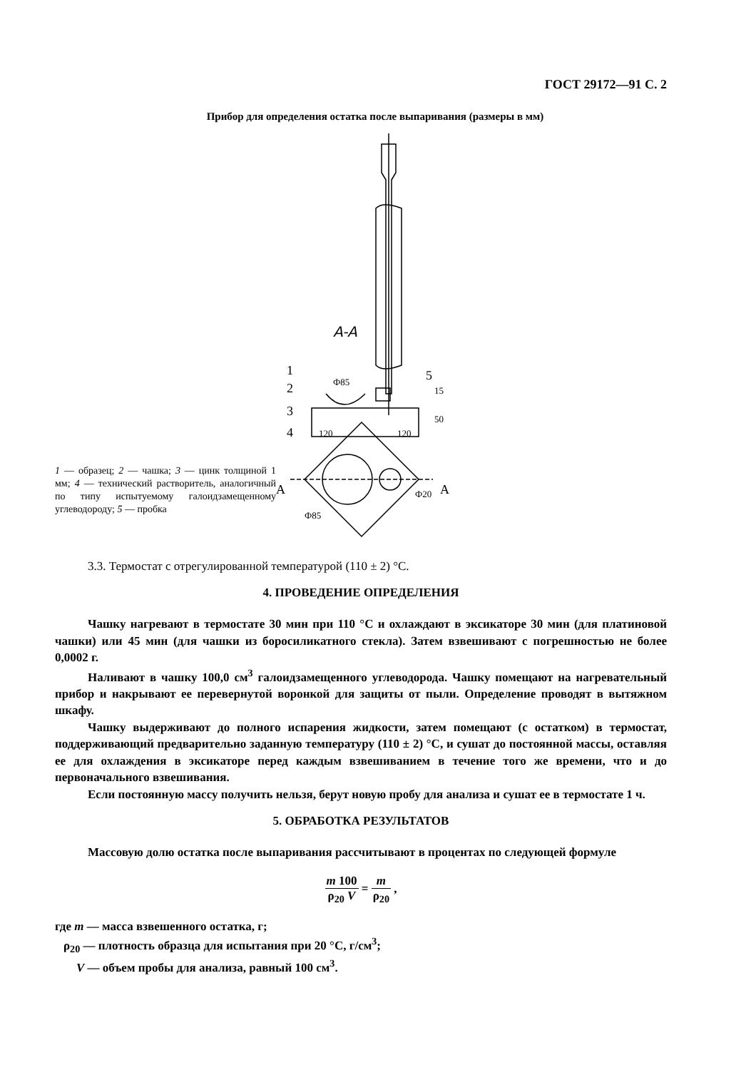ГОСТ 29172—91 С. 2
Прибор для определения остатка после выпаривания (размеры в мм)
1 — образец; 2 — чашка; 3 — цинк толщиной 1 мм; 4 — технический растворитель, аналогичный по типу испытуемому галоидзамещенному углеводороду; 5 — пробка
A-A
1
2
3
4
5
Ф85
15
50
120
120
Ф85
Ф20
A
A
3.3. Термостат с отрегулированной температурой (110 ± 2) °С.
4. ПРОВЕДЕНИЕ ОПРЕДЕЛЕНИЯ
Чашку нагревают в термостате 30 мин при 110 °С и охлаждают в эксикаторе 30 мин (для платиновой чашки) или 45 мин (для чашки из боросиликатного стекла). Затем взвешивают с погрешностью не более 0,0002 г.
Наливают в чашку 100,0 см<sup>3</sup> галоидзамещенного углеводорода. Чашку помещают на нагревательный прибор и накрывают ее перевернутой воронкой для защиты от пыли. Определение проводят в вытяжном шкафу.
Чашку выдерживают до полного испарения жидкости, затем помещают (с остатком) в термостат, поддерживающий предварительно заданную температуру (110 ± 2) °С, и сушат до постоянной массы, оставляя ее для охлаждения в эксикаторе перед каждым взвешиванием в течение того же времени, что и до первоначального взвешивания.
Если постоянную массу получить нельзя, берут новую пробу для анализа и сушат ее в термостате 1 ч.
5. ОБРАБОТКА РЕЗУЛЬТАТОВ
Массовую долю остатка после выпаривания рассчитывают в процентах по следующей формуле
m 100 ρ<sub>20</sub> V = m ρ<sub>20</sub> ,
где m — масса взвешенного остатка, г;
ρ<sub>20</sub> — плотность образца для испытания при 20 °С, г/см<sup>3</sup>;
V — объем пробы для анализа, равный 100 см<sup>3</sup>.